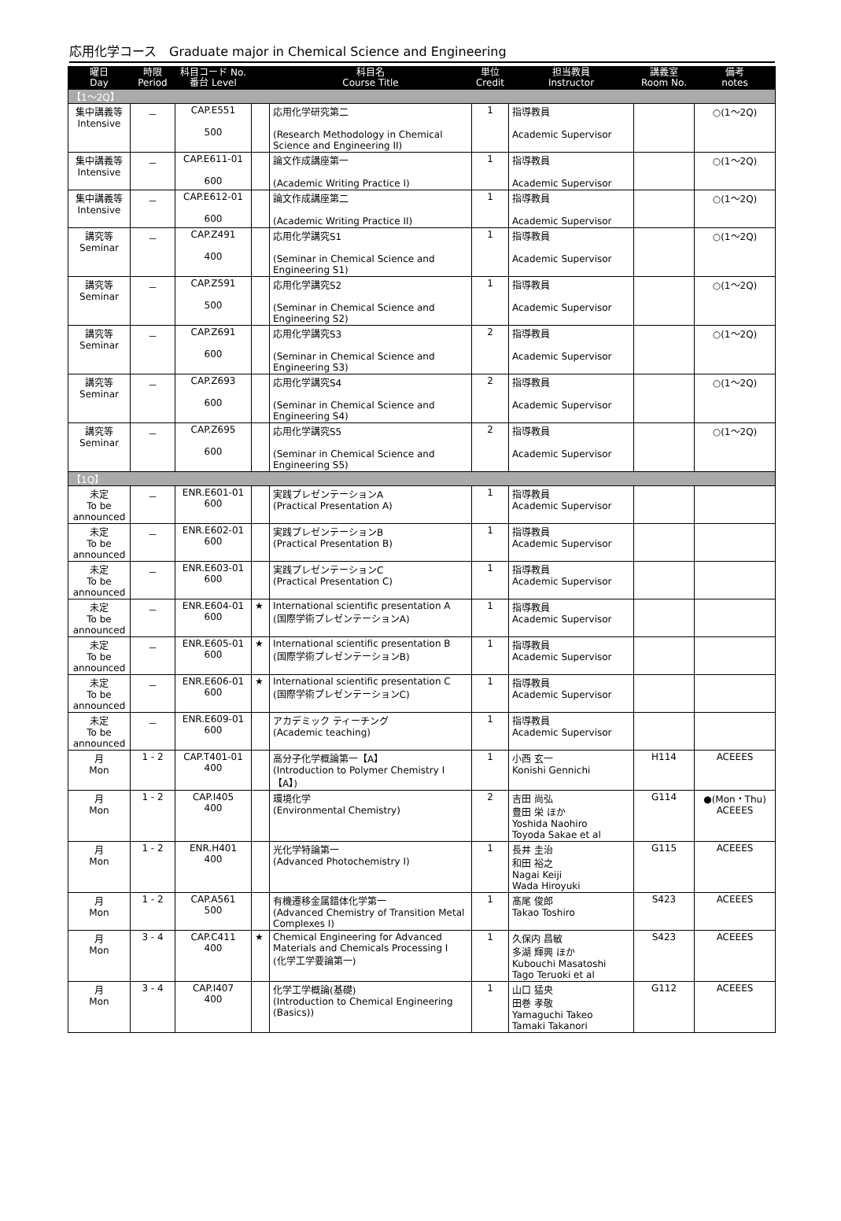応用化学コース　Graduate major in Chemical Science and Engineering
| 曜日 Day | 時限 Period | 科目コード No. 番台 Level | | 科目名 Course Title | 単位 Credit | 担当教員 Instructor | 講義室 Room No. | 備考 notes |
| --- | --- | --- | --- | --- | --- | --- | --- | --- |
| 【1～2Q】 | | | | | | | | |
| 集中講義等 Intensive | － | CAP.E551 500 | | 応用化学研究第二 (Research Methodology in Chemical Science and Engineering II) | 1 | 指導教員 Academic Supervisor | | ○(1～2Q) |
| 集中講義等 Intensive | － | CAP.E611-01 600 | | 論文作成講座第一 (Academic Writing Practice I) | 1 | 指導教員 Academic Supervisor | | ○(1～2Q) |
| 集中講義等 Intensive | － | CAP.E612-01 600 | | 論文作成講座第二 (Academic Writing Practice II) | 1 | 指導教員 Academic Supervisor | | ○(1～2Q) |
| 講究等 Seminar | － | CAP.Z491 400 | | 応用化学講究S1 (Seminar in Chemical Science and Engineering S1) | 1 | 指導教員 Academic Supervisor | | ○(1～2Q) |
| 講究等 Seminar | － | CAP.Z591 500 | | 応用化学講究S2 (Seminar in Chemical Science and Engineering S2) | 1 | 指導教員 Academic Supervisor | | ○(1～2Q) |
| 講究等 Seminar | － | CAP.Z691 600 | | 応用化学講究S3 (Seminar in Chemical Science and Engineering S3) | 2 | 指導教員 Academic Supervisor | | ○(1～2Q) |
| 講究等 Seminar | － | CAP.Z693 600 | | 応用化学講究S4 (Seminar in Chemical Science and Engineering S4) | 2 | 指導教員 Academic Supervisor | | ○(1～2Q) |
| 講究等 Seminar | － | CAP.Z695 600 | | 応用化学講究S5 (Seminar in Chemical Science and Engineering S5) | 2 | 指導教員 Academic Supervisor | | ○(1～2Q) |
| 【1Q】 | | | | | | | | |
| 未定 To be announced | － | ENR.E601-01 600 | | 実践プレゼンテーションA (Practical Presentation A) | 1 | 指導教員 Academic Supervisor | | |
| 未定 To be announced | － | ENR.E602-01 600 | | 実践プレゼンテーションB (Practical Presentation B) | 1 | 指導教員 Academic Supervisor | | |
| 未定 To be announced | － | ENR.E603-01 600 | | 実践プレゼンテーションC (Practical Presentation C) | 1 | 指導教員 Academic Supervisor | | |
| 未定 To be announced | － | ENR.E604-01 600 | ★ | International scientific presentation A (国際学術プレゼンテーションA) | 1 | 指導教員 Academic Supervisor | | |
| 未定 To be announced | － | ENR.E605-01 600 | ★ | International scientific presentation B (国際学術プレゼンテーションB) | 1 | 指導教員 Academic Supervisor | | |
| 未定 To be announced | － | ENR.E606-01 600 | ★ | International scientific presentation C (国際学術プレゼンテーションC) | 1 | 指導教員 Academic Supervisor | | |
| 未定 To be announced | － | ENR.E609-01 600 | | アカデミック ティーチング (Academic teaching) | 1 | 指導教員 Academic Supervisor | | |
| 月 Mon | 1 - 2 | CAP.T401-01 400 | | 高分子化学概論第一【A】 (Introduction to Polymer Chemistry I【A】) | 1 | 小西 玄一 Konishi Gennichi | H114 | ACEEES |
| 月 Mon | 1 - 2 | CAP.I405 400 | | 環境化学 (Environmental Chemistry) | 2 | 吉田 尚弘 豊田 栄 ほか Yoshida Naohiro Toyoda Sakae et al | G114 | ●(Mon・Thu) ACEEES |
| 月 Mon | 1 - 2 | ENR.H401 400 | | 光化学特論第一 (Advanced Photochemistry I) | 1 | 長井 圭治 和田 裕之 Nagai Keiji Wada Hiroyuki | G115 | ACEEES |
| 月 Mon | 1 - 2 | CAP.A561 500 | | 有機遷移金属錯体化学第一 (Advanced Chemistry of Transition Metal Complexes I) | 1 | 髙尾 俊郎 Takao Toshiro | S423 | ACEEES |
| 月 Mon | 3 - 4 | CAP.C411 400 | ★ | Chemical Engineering for Advanced Materials and Chemicals Processing I (化学工学要論第一) | 1 | 久保内 昌敏 多湖 輝興 ほか Kubouchi Masatoshi Tago Teruoki et al | S423 | ACEEES |
| 月 Mon | 3 - 4 | CAP.I407 400 | | 化学工学概論(基礎) (Introduction to Chemical Engineering (Basics)) | 1 | 山口 猛央 田巻 孝敬 Yamaguchi Takeo Tamaki Takanori | G112 | ACEEES |